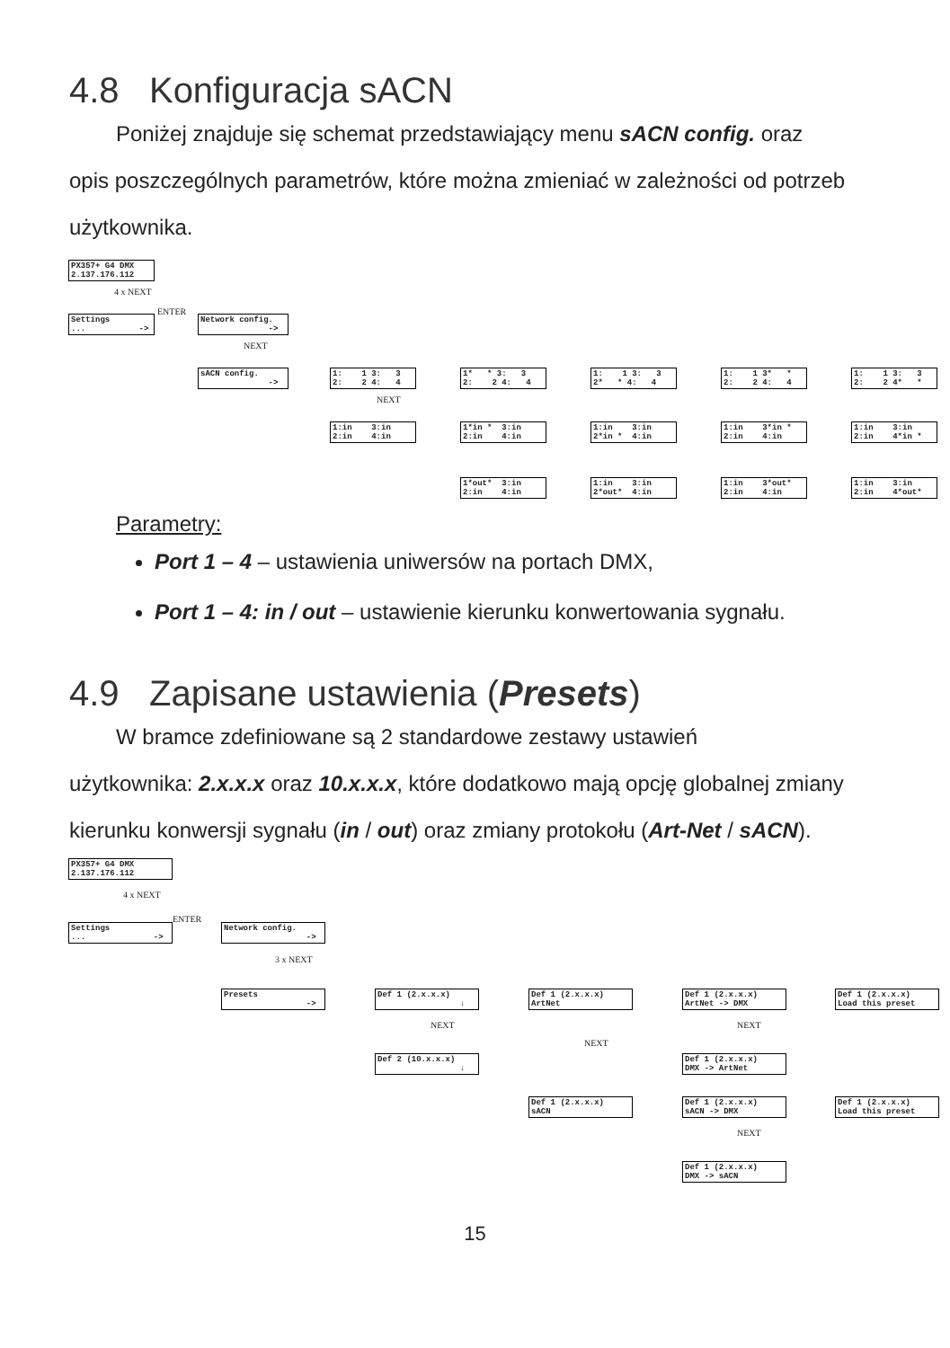4.8 Konfiguracja sACN
Poniżej znajduje się schemat przedstawiający menu sACN config. oraz
opis poszczególnych parametrów, które można zmieniać w zależności od potrzeb użytkownika.
PX357+ G4 DMX 2.137.176.112
4 x NEXT
Settings ... ->
ENTER
Network config. ->
NEXT
sACN config. ->
1: 1 3: 3 2: 2 4: 4
1* * 3: 3 2: 2 4: 4
1: 1 3: 3 2* * 4: 4
1: 1 3* * 2: 2 4: 4
1: 1 3: 3 2: 2 4* *
NEXT
1:in 3:in 2:in 4:in
1*in * 3:in 2:in 4:in
1:in 3:in 2*in * 4:in
1:in 3*in * 2:in 4:in
1:in 3:in 2:in 4*in *
1*out* 3:in 2:in 4:in
1:in 3:in 2*out* 4:in
1:in 3*out* 2:in 4:in
1:in 3:in 2:in 4*out*
Parametry:
Port 1 – 4 – ustawienia uniwersów na portach DMX,
Port 1 – 4: in / out – ustawienie kierunku konwertowania sygnału.
4.9 Zapisane ustawienia (Presets)
W bramce zdefiniowane są 2 standardowe zestawy ustawień
użytkownika: 2.x.x.x oraz 10.x.x.x, które dodatkowo mają opcję globalnej zmiany kierunku konwersji sygnału (in / out) oraz zmiany protokołu (Art-Net / sACN).
PX357+ G4 DMX 2.137.176.112
4 x NEXT
Settings ... ->
ENTER
Network config. ->
3 x NEXT
Presets ->
Def 1 (2.x.x.x) ↓
Def 1 (2.x.x.x) ArtNet
Def 1 (2.x.x.x) ArtNet -> DMX
Def 1 (2.x.x.x) Load this preset
NEXT
NEXT
NEXT
Def 2 (10.x.x.x) ↓
Def 1 (2.x.x.x) DMX -> ArtNet
Def 1 (2.x.x.x) sACN
Def 1 (2.x.x.x) sACN -> DMX
Def 1 (2.x.x.x) Load this preset
NEXT
Def 1 (2.x.x.x) DMX -> sACN
15